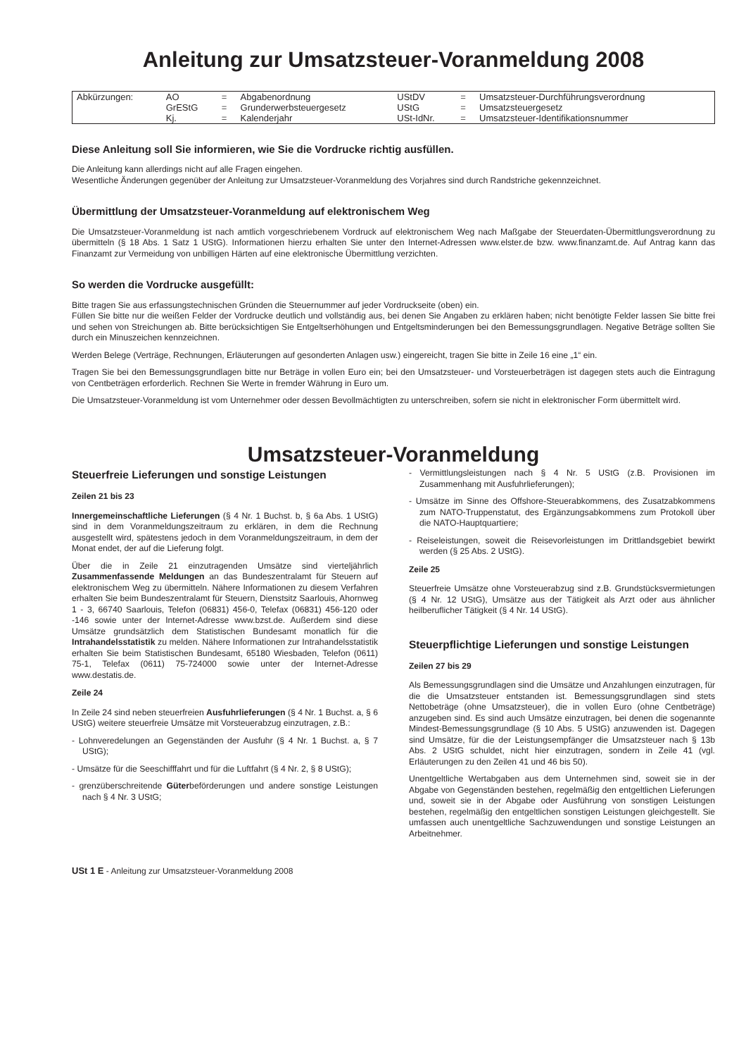Anleitung zur Umsatzsteuer-Voranmeldung 2008
| Abkürzungen: | AO | = | Abgabenordnung | UStDV | = | Umsatzsteuer-Durchführungsverordnung |
| | GrEStG | = | Grunderwerbsteuergesetz | UStG | = | Umsatzsteuergesetz |
| | Kj. | = | Kalenderjahr | USt-IdNr. | = | Umsatzsteuer-Identifikationsnummer |
Diese Anleitung soll Sie informieren, wie Sie die Vordrucke richtig ausfüllen.
Die Anleitung kann allerdings nicht auf alle Fragen eingehen.
Wesentliche Änderungen gegenüber der Anleitung zur Umsatzsteuer-Voranmeldung des Vorjahres sind durch Randstriche gekennzeichnet.
Übermittlung der Umsatzsteuer-Voranmeldung auf elektronischem Weg
Die Umsatzsteuer-Voranmeldung ist nach amtlich vorgeschriebenem Vordruck auf elektronischem Weg nach Maßgabe der Steuerdaten-Übermittlungsverordnung zu übermitteln (§ 18 Abs. 1 Satz 1 UStG). Informationen hierzu erhalten Sie unter den Internet-Adressen www.elster.de bzw. www.finanzamt.de. Auf Antrag kann das Finanzamt zur Vermeidung von unbilligen Härten auf eine elektronische Übermittlung verzichten.
So werden die Vordrucke ausgefüllt:
Bitte tragen Sie aus erfassungstechnischen Gründen die Steuernummer auf jeder Vordruckseite (oben) ein.
Füllen Sie bitte nur die weißen Felder der Vordrucke deutlich und vollständig aus, bei denen Sie Angaben zu erklären haben; nicht benötigte Felder lassen Sie bitte frei und sehen von Streichungen ab. Bitte berücksichtigen Sie Entgeltserhöhungen und Entgeltsminderungen bei den Bemessungsgrundlagen. Negative Beträge sollten Sie durch ein Minuszeichen kennzeichnen.
Werden Belege (Verträge, Rechnungen, Erläuterungen auf gesonderten Anlagen usw.) eingereicht, tragen Sie bitte in Zeile 16 eine „1“ ein.
Tragen Sie bei den Bemessungsgrundlagen bitte nur Beträge in vollen Euro ein; bei den Umsatzsteuer- und Vorsteuerbeträgen ist dagegen stets auch die Eintragung von Centbeträgen erforderlich. Rechnen Sie Werte in fremder Währung in Euro um.
Die Umsatzsteuer-Voranmeldung ist vom Unternehmer oder dessen Bevollmächtigten zu unterschreiben, sofern sie nicht in elektronischer Form übermittelt wird.
Umsatzsteuer-Voranmeldung
Steuerfreie Lieferungen und sonstige Leistungen
Zeilen 21 bis 23
Innergemeinschaftliche Lieferungen (§ 4 Nr. 1 Buchst. b, § 6a Abs. 1 UStG) sind in dem Voranmeldungszeitraum zu erklären, in dem die Rechnung ausgestellt wird, spätestens jedoch in dem Voranmeldungszeitraum, in dem der Monat endet, der auf die Lieferung folgt.
Über die in Zeile 21 einzutragenden Umsätze sind vierteljährlich Zusammenfassende Meldungen an das Bundeszentralamt für Steuern auf elektronischem Weg zu übermitteln. Nähere Informationen zu diesem Verfahren erhalten Sie beim Bundeszentralamt für Steuern, Dienstsitz Saarlouis, Ahornweg 1 - 3, 66740 Saarlouis, Telefon (06831) 456-0, Telefax (06831) 456-120 oder -146 sowie unter der Internet-Adresse www.bzst.de. Außerdem sind diese Umsätze grundsätzlich dem Statistischen Bundesamt monatlich für die Intrahandelsstatistik zu melden. Nähere Informationen zur Intrahandelsstatistik erhalten Sie beim Statistischen Bundesamt, 65180 Wiesbaden, Telefon (0611) 75-1, Telefax (0611) 75-724000 sowie unter der Internet-Adresse www.destatis.de.
Zeile 24
In Zeile 24 sind neben steuerfreien Ausfuhrlieferungen (§ 4 Nr. 1 Buchst. a, § 6 UStG) weitere steuerfreie Umsätze mit Vorsteuerabzug einzutragen, z.B.:
- Lohnveredelungen an Gegenständen der Ausfuhr (§ 4 Nr. 1 Buchst. a, § 7 UStG);
- Umsätze für die Seeschifffahrt und für die Luftfahrt (§ 4 Nr. 2, § 8 UStG);
- grenzüberschreitende Güterbeförderungen und andere sonstige Leistungen nach § 4 Nr. 3 UStG;
- Vermittlungsleistungen nach § 4 Nr. 5 UStG (z.B. Provisionen im Zusammenhang mit Ausfuhrlieferungen);
- Umsätze im Sinne des Offshore-Steuerabkommens, des Zusatzabkommens zum NATO-Truppenstatut, des Ergänzungsabkommens zum Protokoll über die NATO-Hauptquartiere;
- Reiseleistungen, soweit die Reisevorleistungen im Drittlandsgebiet bewirkt werden (§ 25 Abs. 2 UStG).
Zeile 25
Steuerfreie Umsätze ohne Vorsteuerabzug sind z.B. Grundstücksvermietungen (§ 4 Nr. 12 UStG), Umsätze aus der Tätigkeit als Arzt oder aus ähnlicher heilberuflicher Tätigkeit (§ 4 Nr. 14 UStG).
Steuerpflichtige Lieferungen und sonstige Leistungen
Zeilen 27 bis 29
Als Bemessungsgrundlagen sind die Umsätze und Anzahlungen einzutragen, für die die Umsatzsteuer entstanden ist. Bemessungsgrundlagen sind stets Nettobeträge (ohne Umsatzsteuer), die in vollen Euro (ohne Centbeträge) anzugeben sind. Es sind auch Umsätze einzutragen, bei denen die sogenannte Mindest-Bemessungsgrundlage (§ 10 Abs. 5 UStG) anzuwenden ist. Dagegen sind Umsätze, für die der Leistungsempfänger die Umsatzsteuer nach § 13b Abs. 2 UStG schuldet, nicht hier einzutragen, sondern in Zeile 41 (vgl. Erläuterungen zu den Zeilen 41 und 46 bis 50).
Unentgeltliche Wertabgaben aus dem Unternehmen sind, soweit sie in der Abgabe von Gegenständen bestehen, regelmäßig den entgeltlichen Lieferungen und, soweit sie in der Abgabe oder Ausführung von sonstigen Leistungen bestehen, regelmäßig den entgeltlichen sonstigen Leistungen gleichgestellt. Sie umfassen auch unentgeltliche Sachzuwendungen und sonstige Leistungen an Arbeitnehmer.
USt 1 E - Anleitung zur Umsatzsteuer-Voranmeldung 2008